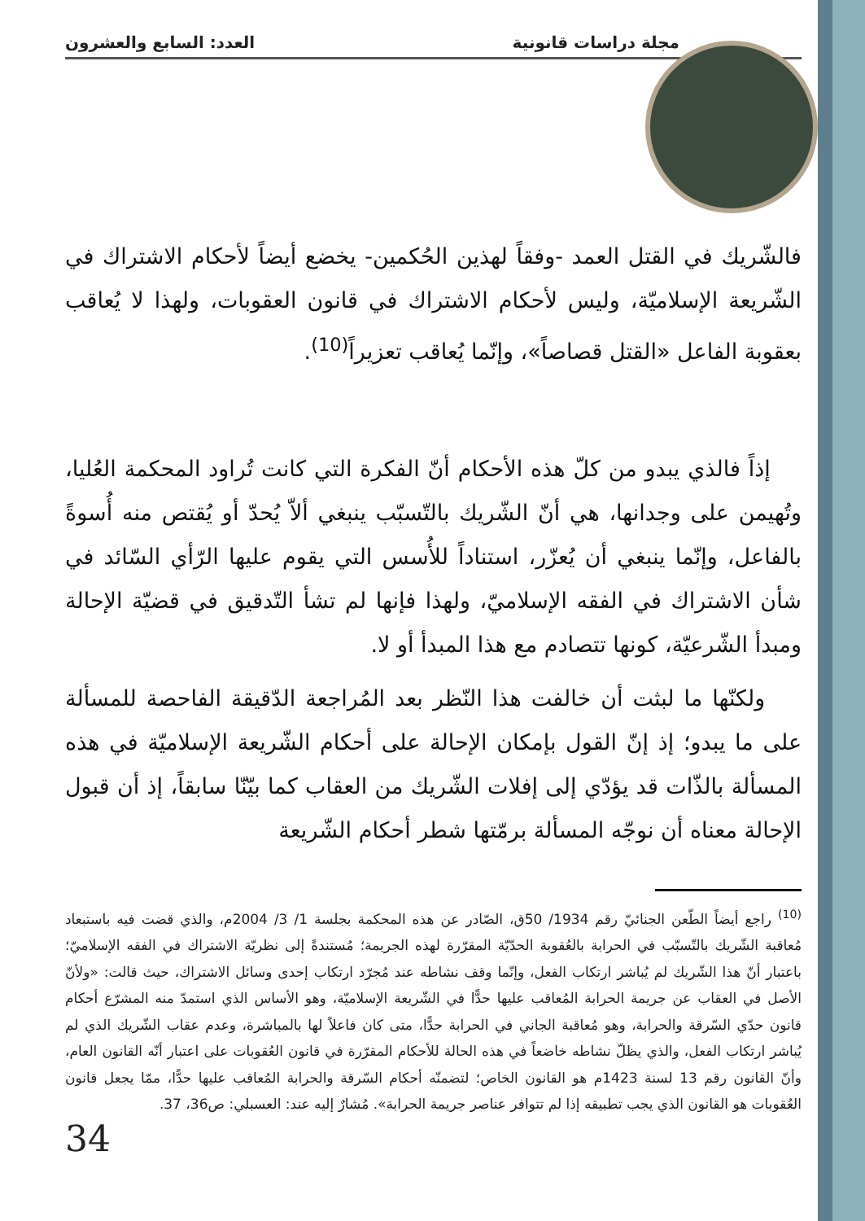مجلة دراسات قانونية العدد: السابع والعشرون
فالشّريك في القتل العمد -وفقاً لهذين الحُكمين- يخضع أيضاً لأحكام الاشتراك في الشّريعة الإسلاميّة، وليس لأحكام الاشتراك في قانون العقوبات، ولهذا لا يُعاقب بعقوبة الفاعل «القتل قصاصاً»، وإنّما يُعاقب تعزيراً<sup>(10)</sup>.
إذاً فالذي يبدو من كلّ هذه الأحكام أنّ الفكرة التي كانت تُراود المحكمة العُليا، وتُهيمن على وجدانها، هي أنّ الشّريك بالتّسبّب ينبغي ألاّ يُحدّ أو يُقتص منه أُسوةً بالفاعل، وإنّما ينبغي أن يُعزّر، استناداً للأُسس التي يقوم عليها الرّأي السّائد في شأن الاشتراك في الفقه الإسلاميّ، ولهذا فإنها لم تشأ التّدقيق في قضيّة الإحالة ومبدأ الشّرعيّة، كونها تتصادم مع هذا المبدأ أو لا.
ولكنّها ما لبثت أن خالفت هذا النّظر بعد المُراجعة الدّقيقة الفاحصة للمسألة على ما يبدو؛ إذ إنّ القول بإمكان الإحالة على أحكام الشّريعة الإسلاميّة في هذه المسألة بالذّات قد يؤدّي إلى إفلات الشّريك من العقاب كما بيّنّا سابقاً، إذ أن قبول الإحالة معناه أن نوجّه المسألة برمّتها شطر أحكام الشّريعة
<sup>(10)</sup> راجع أيضاً الطّعن الجنائيّ رقم 1934/ 50ق، الصّادر عن هذه المحكمة بجلسة 1/ 3/ 2004م، والذي قضت فيه باستبعاد مُعاقبة الشّريك بالتّسبّب في الحرابة بالعُقوبة الحدّيّة المقرّرة لهذه الجريمة؛ مُستندةً إلى نظريّة الاشتراك في الفقه الإسلاميّ؛ باعتبار أنّ هذا الشّريك لم يُباشر ارتكاب الفعل، وإنّما وقف نشاطه عند مُجرّد ارتكاب إحدى وسائل الاشتراك، حيث قالت: «ولأنّ الأصل في العقاب عن جريمة الحرابة المُعاقب عليها حدًّا في الشّريعة الإسلاميّة، وهو الأساس الذي استمدّ منه المشرّع أحكام قانون حدّي السّرقة والحرابة، وهو مُعاقبة الجاني في الحرابة حدًّا، متى كان فاعلاً لها بالمباشرة، وعدم عقاب الشّريك الذي لم يُباشر ارتكاب الفعل، والذي يظلّ نشاطه خاضعاً في هذه الحالة للأحكام المقرّرة في قانون العُقوبات على اعتبار أنّه القانون العام، وأنّ القانون رقم 13 لسنة 1423م هو القانون الخاص؛ لتضمنّه أحكام السّرقة والحرابة المُعاقب عليها حدًّا، ممّا يجعل قانون العُقوبات هو القانون الذي يجب تطبيقه إذا لم تتوافر عناصر جريمة الحرابة». مُشارٌ إليه عند: العسبلي: ص36، 37.
34